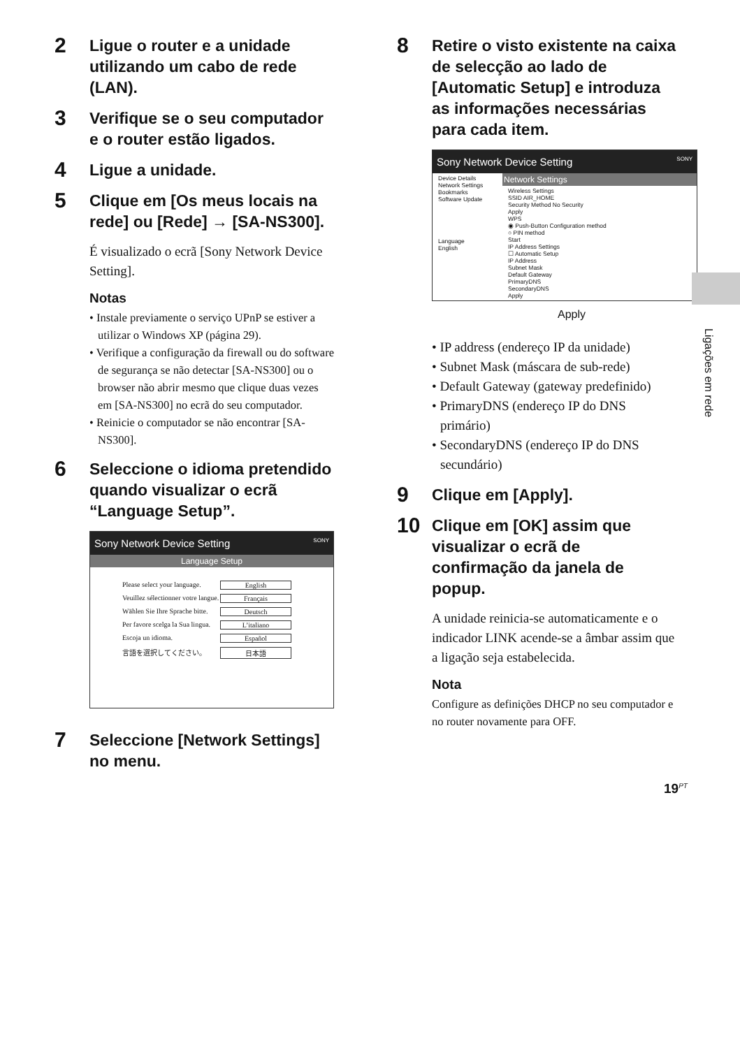2 Ligue o router e a unidade utilizando um cabo de rede (LAN).
3 Verifique se o seu computador e o router estão ligados.
4 Ligue a unidade.
5 Clique em [Os meus locais na rede] ou [Rede] → [SA-NS300].
É visualizado o ecrã [Sony Network Device Setting].
Notas
• Instale previamente o serviço UPnP se estiver a utilizar o Windows XP (página 29).
• Verifique a configuração da firewall ou do software de segurança se não detectar [SA-NS300] ou o browser não abrir mesmo que clique duas vezes em [SA-NS300] no ecrã do seu computador.
• Reinicie o computador se não encontrar [SA-NS300].
6 Seleccione o idioma pretendido quando visualizar o ecrã “Language Setup”.
Sony Network Device Setting SONY
Language Setup
Please select your language. English
Veuillez sélectionner votre langue. Français
Wählen Sie Ihre Sprache bitte. Deutsch
Per favore scelga la Sua lingua. L’italiano
Escoja un idioma. Español
言語を選択してください。 日本語
7 Seleccione [Network Settings] no menu.
8 Retire o visto existente na caixa de selecção ao lado de [Automatic Setup] e introduza as informações necessárias para cada item.
Sony Network Device Setting SONY
Device Details
Network Settings
Bookmarks
Software Update
Language
English
Network Settings
Wireless Settings
SSID AIR_HOME
Security Method No Security
Apply
WPS
◉ Push-Button Configuration method
○ PIN method
Start
IP Address Settings
☐ Automatic Setup
IP Address
Subnet Mask
Default Gateway
PrimaryDNS
SecondaryDNS
Apply
Apply
• IP address (endereço IP da unidade)
• Subnet Mask (máscara de sub-rede)
• Default Gateway (gateway predefinido)
• PrimaryDNS (endereço IP do DNS primário)
• SecondaryDNS (endereço IP do DNS secundário)
9 Clique em [Apply].
10 Clique em [OK] assim que visualizar o ecrã de confirmação da janela de popup.
A unidade reinicia-se automaticamente e o indicador LINK acende-se a âmbar assim que a ligação seja estabelecida.
Nota
Configure as definições DHCP no seu computador e no router novamente para OFF.
Ligações em rede
19<sup>PT</sup>